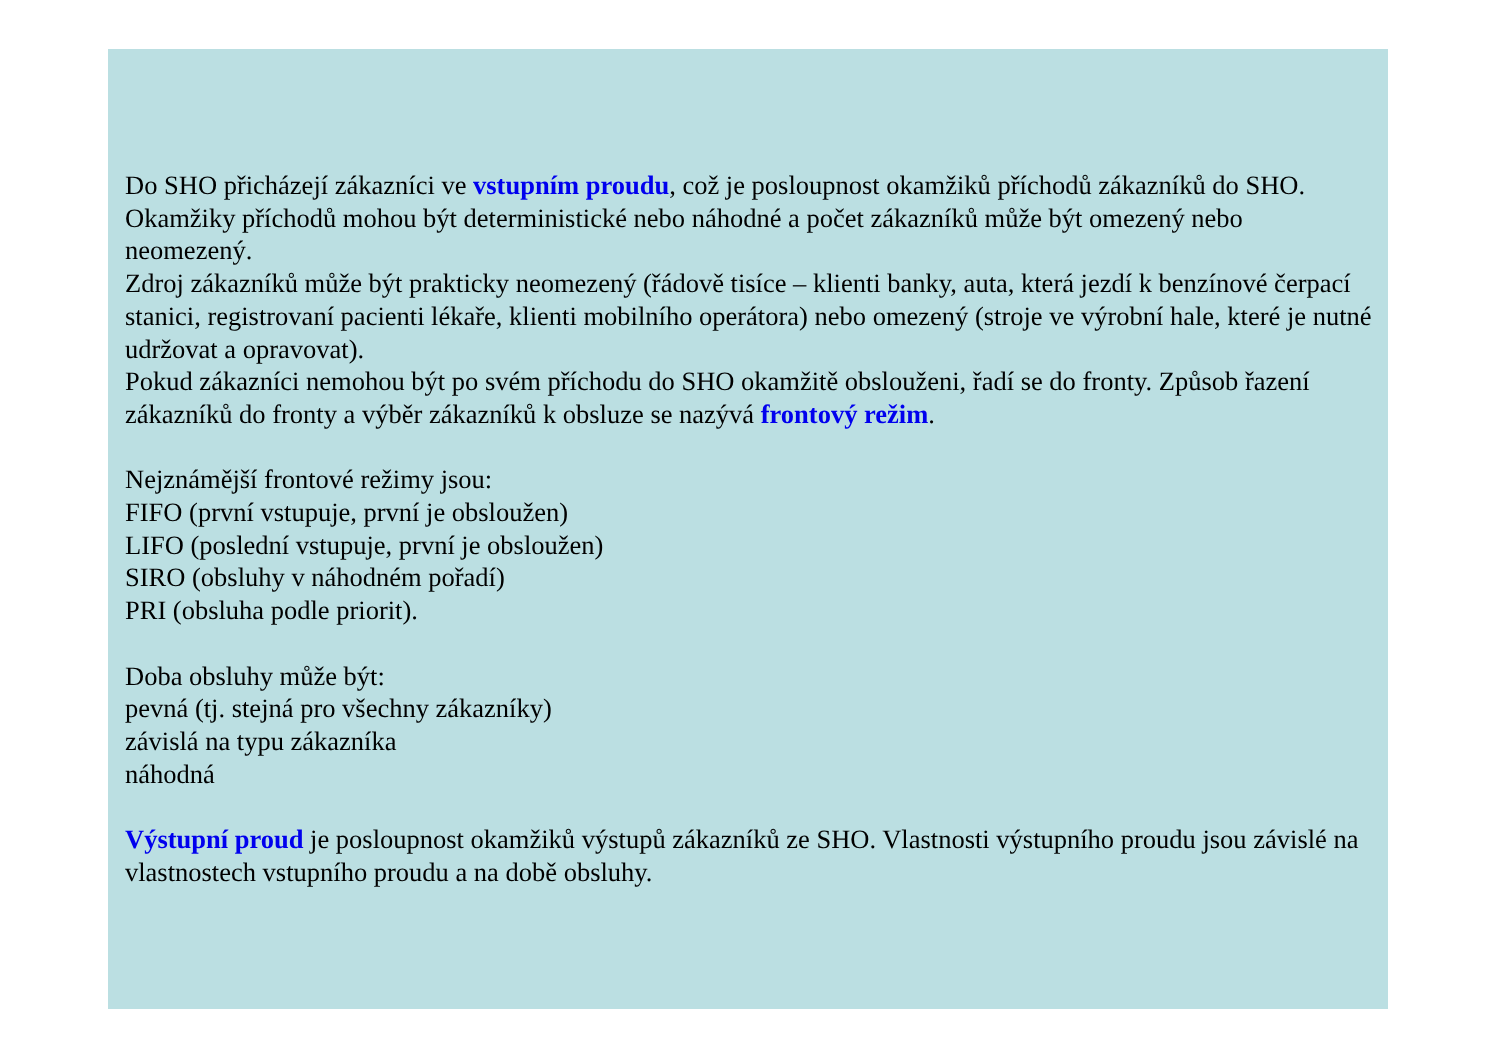Do SHO přicházejí zákazníci ve vstupním proudu, což je posloupnost okamžiků příchodů zákazníků do SHO. Okamžiky příchodů mohou být deterministické nebo náhodné a počet zákazníků může být omezený nebo neomezený.
Zdroj zákazníků může být prakticky neomezený (řádově tisíce – klienti banky, auta, která jezdí k benzínové čerpací stanici, registrovaní pacienti lékaře, klienti mobilního operátora) nebo omezený (stroje ve výrobní hale, které je nutné udržovat a opravovat).
Pokud zákazníci nemohou být po svém příchodu do SHO okamžitě obslouženi, řadí se do fronty. Způsob řazení zákazníků do fronty a výběr zákazníků k obsluze se nazývá frontový režim.
Nejznámější frontové režimy jsou:
FIFO (první vstupuje, první je obsloužen)
LIFO (poslední vstupuje, první je obsloužen)
SIRO (obsluhy v náhodném pořadí)
PRI (obsluha podle priorit).
Doba obsluhy může být:
pevná (tj. stejná pro všechny zákazníky)
závislá na typu zákazníka
náhodná
Výstupní proud je posloupnost okamžiků výstupů zákazníků ze SHO. Vlastnosti výstupního proudu jsou závislé na vlastnostech vstupního proudu a na době obsluhy.